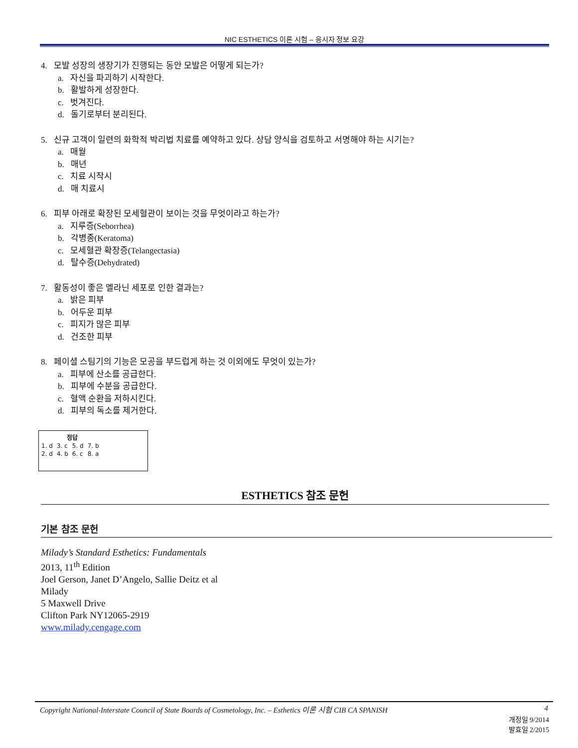NIC ESTHETICS 이론 시험 – 응시자 정보 요강
4. 모발 성장의 생장기가 진행되는 동안 모발은 어떻게 되는가?
a. 자신을 파괴하기 시작한다.
b. 활발하게 성장한다.
c. 벗겨진다.
d. 돌기로부터 분리된다.
5. 신규 고객이 일련의 화학적 박리법 치료를 예약하고 있다. 상담 양식을 검토하고 서명해야 하는 시기는?
a. 매월
b. 매년
c. 치료 시작시
d. 매 치료시
6. 피부 아래로 확장된 모세혈관이 보이는 것을 무엇이라고 하는가?
a. 지루증(Seborrhea)
b. 각병종(Keratoma)
c. 모세혈관 확장증(Telangectasia)
d. 탈수증(Dehydrated)
7. 활동성이 좋은 멜라닌 세포로 인한 결과는?
a. 밝은 피부
b. 어두운 피부
c. 피지가 많은 피부
d. 건조한 피부
8. 페이셜 스팀기의 기능은 모공을 부드럽게 하는 것 이외에도 무엇이 있는가?
a. 피부에 산소를 공급한다.
b. 피부에 수분을 공급한다.
c. 혈액 순환을 저하시킨다.
d. 피부의 독소를 제거한다.
| 정답 | | | |
| --- | --- | --- | --- |
| 1. d | 3. c | 5. d | 7. b |
| 2. d | 4. b | 6. c | 8. a |
ESTHETICS 참조 문헌
기본 참조 문헌
Milady’s Standard Esthetics: Fundamentals
2013, 11<sup>th</sup> Edition
Joel Gerson, Janet D’Angelo, Sallie Deitz et al
Milady
5 Maxwell Drive
Clifton Park NY12065-2919
www.milady.cengage.com
Copyright National-Interstate Council of State Boards of Cosmetology, Inc. – Esthetics 이론 시험 CIB CA SPANISH 4
개정일 9/2014
발효일 2/2015